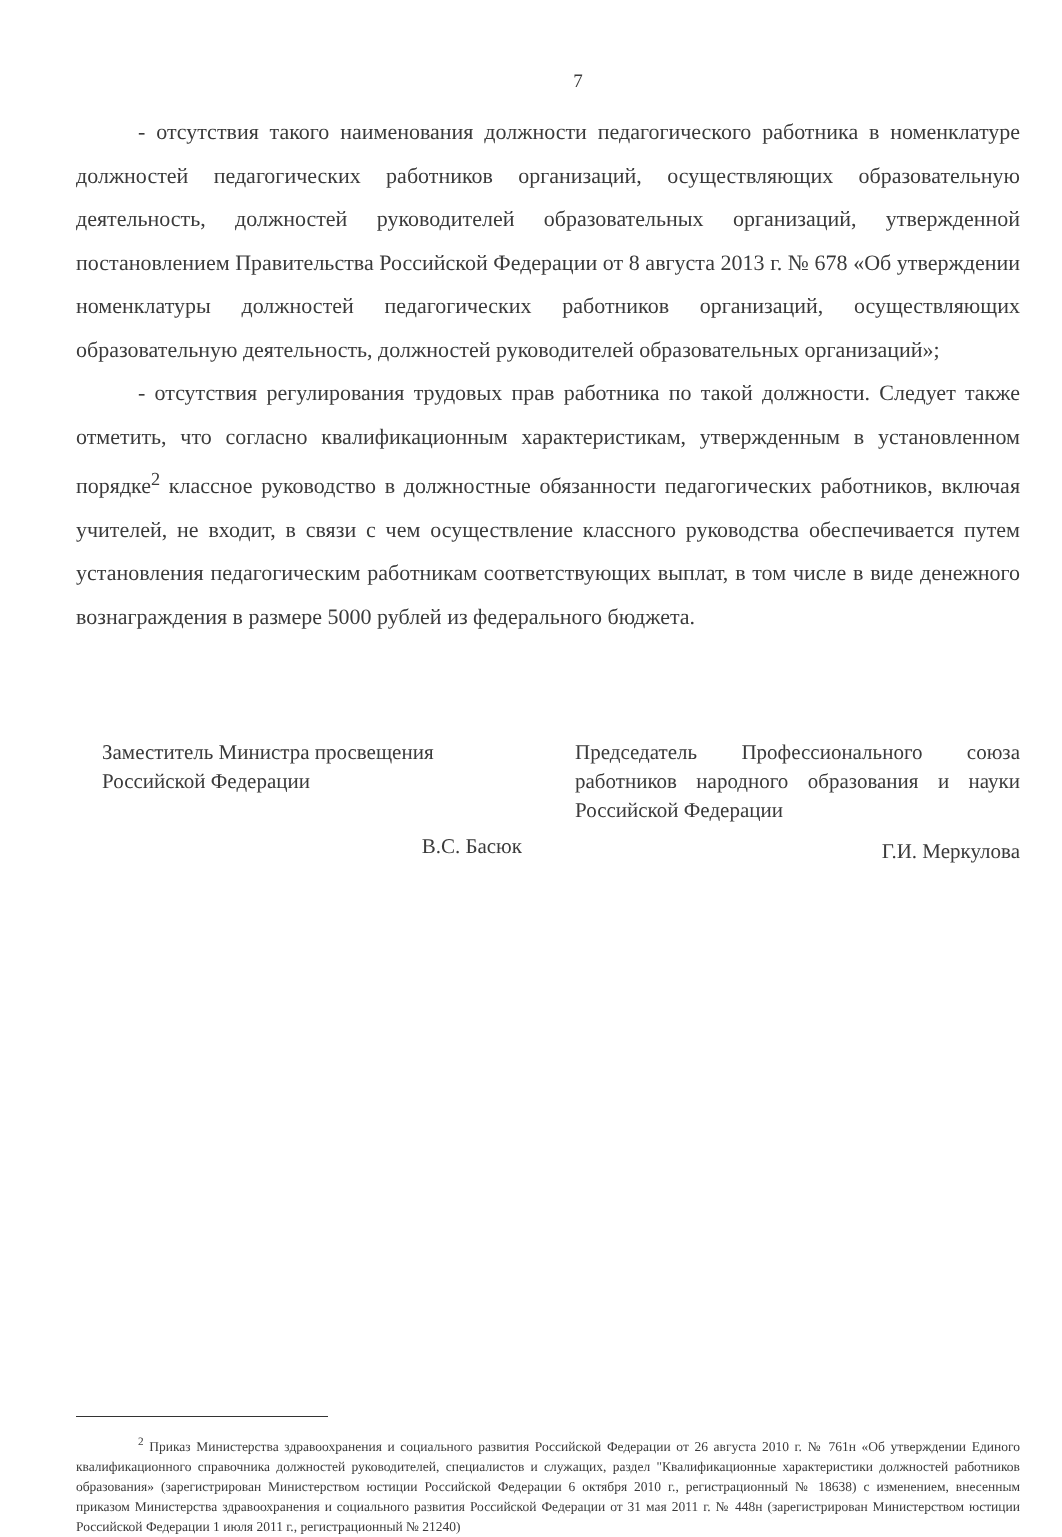7
- отсутствия такого наименования должности педагогического работника в номенклатуре должностей педагогических работников организаций, осуществляющих образовательную деятельность, должностей руководителей образовательных организаций, утвержденной постановлением Правительства Российской Федерации от 8 августа 2013 г. № 678 «Об утверждении номенклатуры должностей педагогических работников организаций, осуществляющих образовательную деятельность, должностей руководителей образовательных организаций»;
- отсутствия регулирования трудовых прав работника по такой должности. Следует также отметить, что согласно квалификационным характеристикам, утвержденным в установленном порядке<sup>2</sup> классное руководство в должностные обязанности педагогических работников, включая учителей, не входит, в связи с чем осуществление классного руководства обеспечивается путем установления педагогическим работникам соответствующих выплат, в том числе в виде денежного вознаграждения в размере 5000 рублей из федерального бюджета.
Заместитель Министра просвещения
Российской Федерации
В.С. Басюк
Председатель Профессионального союза работников народного образования и науки Российской Федерации
Г.И. Меркулова
<sup>2</sup> Приказ Министерства здравоохранения и социального развития Российской Федерации от 26 августа 2010 г. № 761н «Об утверждении Единого квалификационного справочника должностей руководителей, специалистов и служащих, раздел "Квалификационные характеристики должностей работников образования» (зарегистрирован Министерством юстиции Российской Федерации 6 октября 2010 г., регистрационный № 18638) с изменением, внесенным приказом Министерства здравоохранения и социального развития Российской Федерации от 31 мая 2011 г. № 448н (зарегистрирован Министерством юстиции Российской Федерации 1 июля 2011 г., регистрационный № 21240)